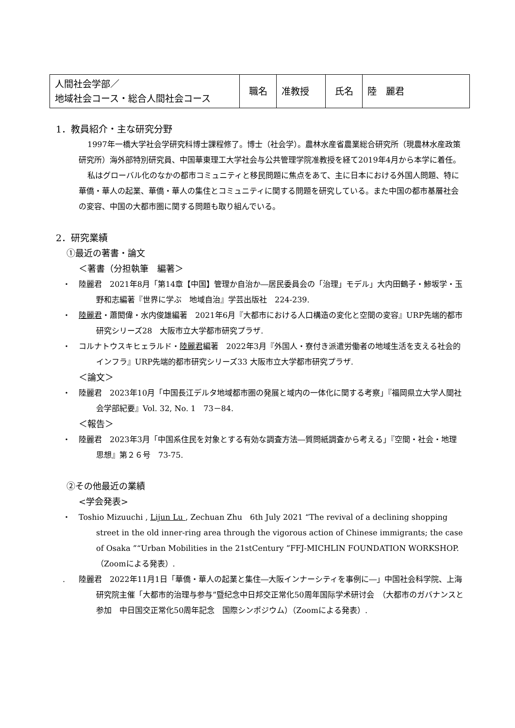| 人間社会学部／ 地域社会コース・総合人間社会コース | 職名 | 准教授 | 氏名 | 陸 麗君 |
1．教員紹介・主な研究分野
1997年一橋大学社会学研究科博士課程修了。博士（社会学）。農林水産省農業総合研究所（現農林水産政策研究所）海外部特別研究員、中国華東理工大学社会与公共管理学院准教授を経て2019年4月から本学に着任。
私はグローバル化のなかの都市コミュニティと移民問題に焦点をあて、主に日本における外国人問題、特に華僑・華人の起業、華僑・華人の集住とコミュニティに関する問題を研究している。また中国の都市基層社会の変容、中国の大都市圏に関する問題も取り組んでいる。
2．研究業績
①最近の著書・論文
＜著書（分担執筆　編著＞
・ 陸麗君　2021年8月「第14章【中国】管理か自治か―居民委員会の「治理」モデル」大内田鶴子・鯵坂学・玉野和志編著『世界に学ぶ　地域自治』学芸出版社　224-239.
・ 陸麗君・蕭閎偉・水内俊雄編著　2021年6月『大都市における人口構造の変化と空間の変容』URP先端的都市研究シリーズ28　大阪市立大学都市研究プラザ.
・ コルナトウスキヒェラルド・陸麗君編著　2022年3月『外国人・寮付き派遣労働者の地域生活を支える社会的インフラ』URP先端的都市研究シリーズ33 大阪市立大学都市研究プラザ.
＜論文＞
・ 陸麗君　2023年10月「中国長江デルタ地域都市圏の発展と域内の一体化に関する考察」『福岡県立大学人間社会学部紀要』Vol. 32, No. 1　73－84.
＜報告＞
・ 陸麗君　2023年3月「中国系住民を対象とする有効な調査方法―質問紙調査から考える」『空間・社会・地理思想』第２６号　73-75.
②その他最近の業績
<学会発表>
・ Toshio Mizuuchi , Lijun Lu , Zechuan Zhu　6th July 2021 “The revival of a declining shopping street in the old inner-ring area through the vigorous action of Chinese immigrants; the case of Osaka ”“Urban Mobilities in the 21stCentury ”FFJ-MICHLIN FOUNDATION WORKSHOP.（Zoomによる発表）.
. 陸麗君　2022年11月1日「華僑・華人の起業と集住―大阪インナーシティを事例に―」中国社会科学院、上海研究院主催「大都市的治理与参与”暨纪念中日邦交正常化50周年国际学术研讨会　（大都市のガバナンスと参加　中日国交正常化50周年記念　国際シンポジウム）（Zoomによる発表）.